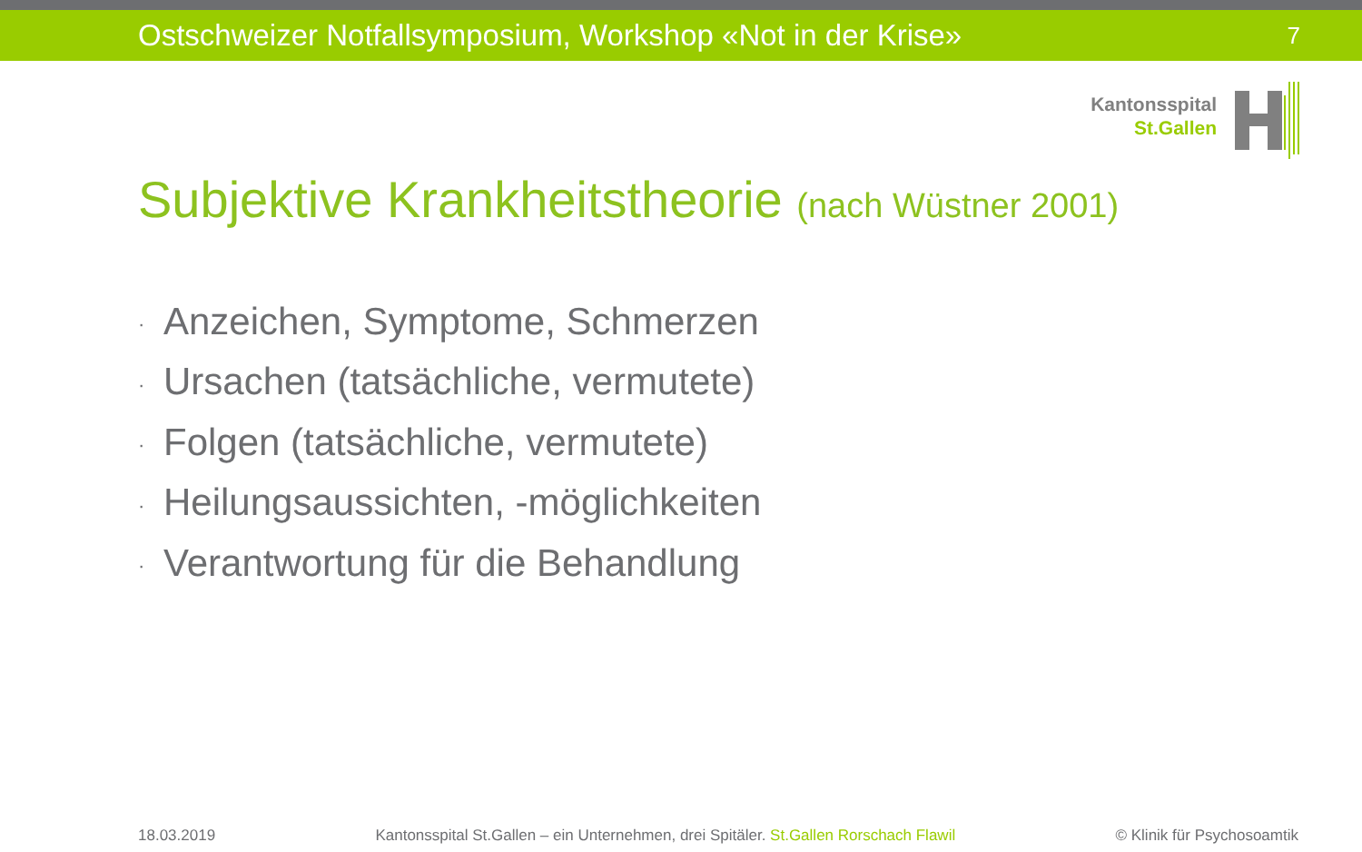Ostschweizer Notfallsymposium, Workshop «Not in der Krise» 7
Kantonsspital
St.Gallen
Subjektive Krankheitstheorie (nach Wüstner 2001)
· Anzeichen, Symptome, Schmerzen
· Ursachen (tatsächliche, vermutete)
· Folgen (tatsächliche, vermutete)
· Heilungsaussichten, -möglichkeiten
· Verantwortung für die Behandlung
18.03.2019 Kantonsspital St.Gallen – ein Unternehmen, drei Spitäler. St.Gallen Rorschach Flawil © Klinik für Psychosoamtik